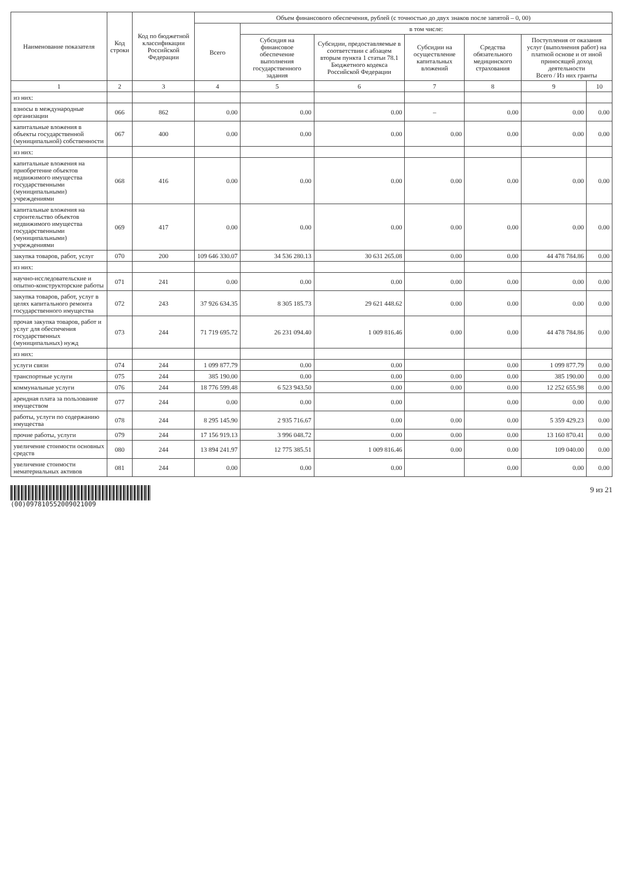| Наименование показателя | Код строки | Код по бюджетной классификации Российской Федерации | Объем финансового обеспечения, рублей (с точностью до двух знаков после запятой – 0, 00) | | | | | | |
| --- | --- | --- | --- | --- | --- | --- | --- | --- | --- |
| | | | Всего | в том числе: | | | | | |
| | | | | Субсидия на финансовое обеспечение выполнения государственного задания | Субсидии, предоставляемые в соответствии с абзацем вторым пункта 1 статьи 78.1 Бюджетного кодекса Российской Федерации | Субсидии на осуществление капитальных вложений | Средства обязательного медицинского страхования | Поступления от оказания услуг (выполнения работ) на платной основе и от иной приносящей доход деятельности Всего / Из них гранты | |
| 1 | 2 | 3 | 4 | 5 | 6 | 7 | 8 | 9 | 10 |
| из них: | | | | | | | | | |
| взносы в международные организации | 066 | 862 | 0.00 | 0.00 | 0.00 | – | 0.00 | 0.00 | 0.00 |
| капитальные вложения в объекты государственной (муниципальной) собственности | 067 | 400 | 0.00 | 0.00 | 0.00 | 0.00 | 0.00 | 0.00 | 0.00 |
| из них: | | | | | | | | | |
| капитальные вложения на приобретение объектов недвижимого имущества государственными (муниципальными) учреждениями | 068 | 416 | 0.00 | 0.00 | 0.00 | 0.00 | 0.00 | 0.00 | 0.00 |
| капитальные вложения на строительство объектов недвижимого имущества государственными (муниципальными) учреждениями | 069 | 417 | 0.00 | 0.00 | 0.00 | 0.00 | 0.00 | 0.00 | 0.00 |
| закупка товаров, работ, услуг | 070 | 200 | 109 646 330.07 | 34 536 280.13 | 30 631 265.08 | 0.00 | 0.00 | 44 478 784.86 | 0.00 |
| из них: | | | | | | | | | |
| научно-исследовательские и опытно-конструкторские работы | 071 | 241 | 0.00 | 0.00 | 0.00 | 0.00 | 0.00 | 0.00 | 0.00 |
| закупка товаров, работ, услуг в целях капитального ремонта государственного имущества | 072 | 243 | 37 926 634.35 | 8 305 185.73 | 29 621 448.62 | 0.00 | 0.00 | 0.00 | 0.00 |
| прочая закупка товаров, работ и услуг для обеспечения государственных (муниципальных) нужд | 073 | 244 | 71 719 695.72 | 26 231 094.40 | 1 009 816.46 | 0.00 | 0.00 | 44 478 784.86 | 0.00 |
| из них: | | | | | | | | | |
| услуги связи | 074 | 244 | 1 099 877.79 | 0.00 | 0.00 | | 0.00 | 1 099 877.79 | 0.00 |
| транспортные услуги | 075 | 244 | 385 190.00 | 0.00 | 0.00 | 0.00 | 0.00 | 385 190.00 | 0.00 |
| коммунальные услуги | 076 | 244 | 18 776 599.48 | 6 523 943.50 | 0.00 | 0.00 | 0.00 | 12 252 655.98 | 0.00 |
| арендная плата за пользование имуществом | 077 | 244 | 0.00 | 0.00 | 0.00 | | 0.00 | 0.00 | 0.00 |
| работы, услуги по содержанию имущества | 078 | 244 | 8 295 145.90 | 2 935 716.67 | 0.00 | 0.00 | 0.00 | 5 359 429.23 | 0.00 |
| прочие работы, услуги | 079 | 244 | 17 156 919.13 | 3 996 048.72 | 0.00 | 0.00 | 0.00 | 13 160 870.41 | 0.00 |
| увеличение стоимости основных средств | 080 | 244 | 13 894 241.97 | 12 775 385.51 | 1 009 816.46 | 0.00 | 0.00 | 109 040.00 | 0.00 |
| увеличение стоимости нематериальных активов | 081 | 244 | 0.00 | 0.00 | 0.00 | | 0.00 | 0.00 | 0.00 |
(00)097810552009021009
9 из 21